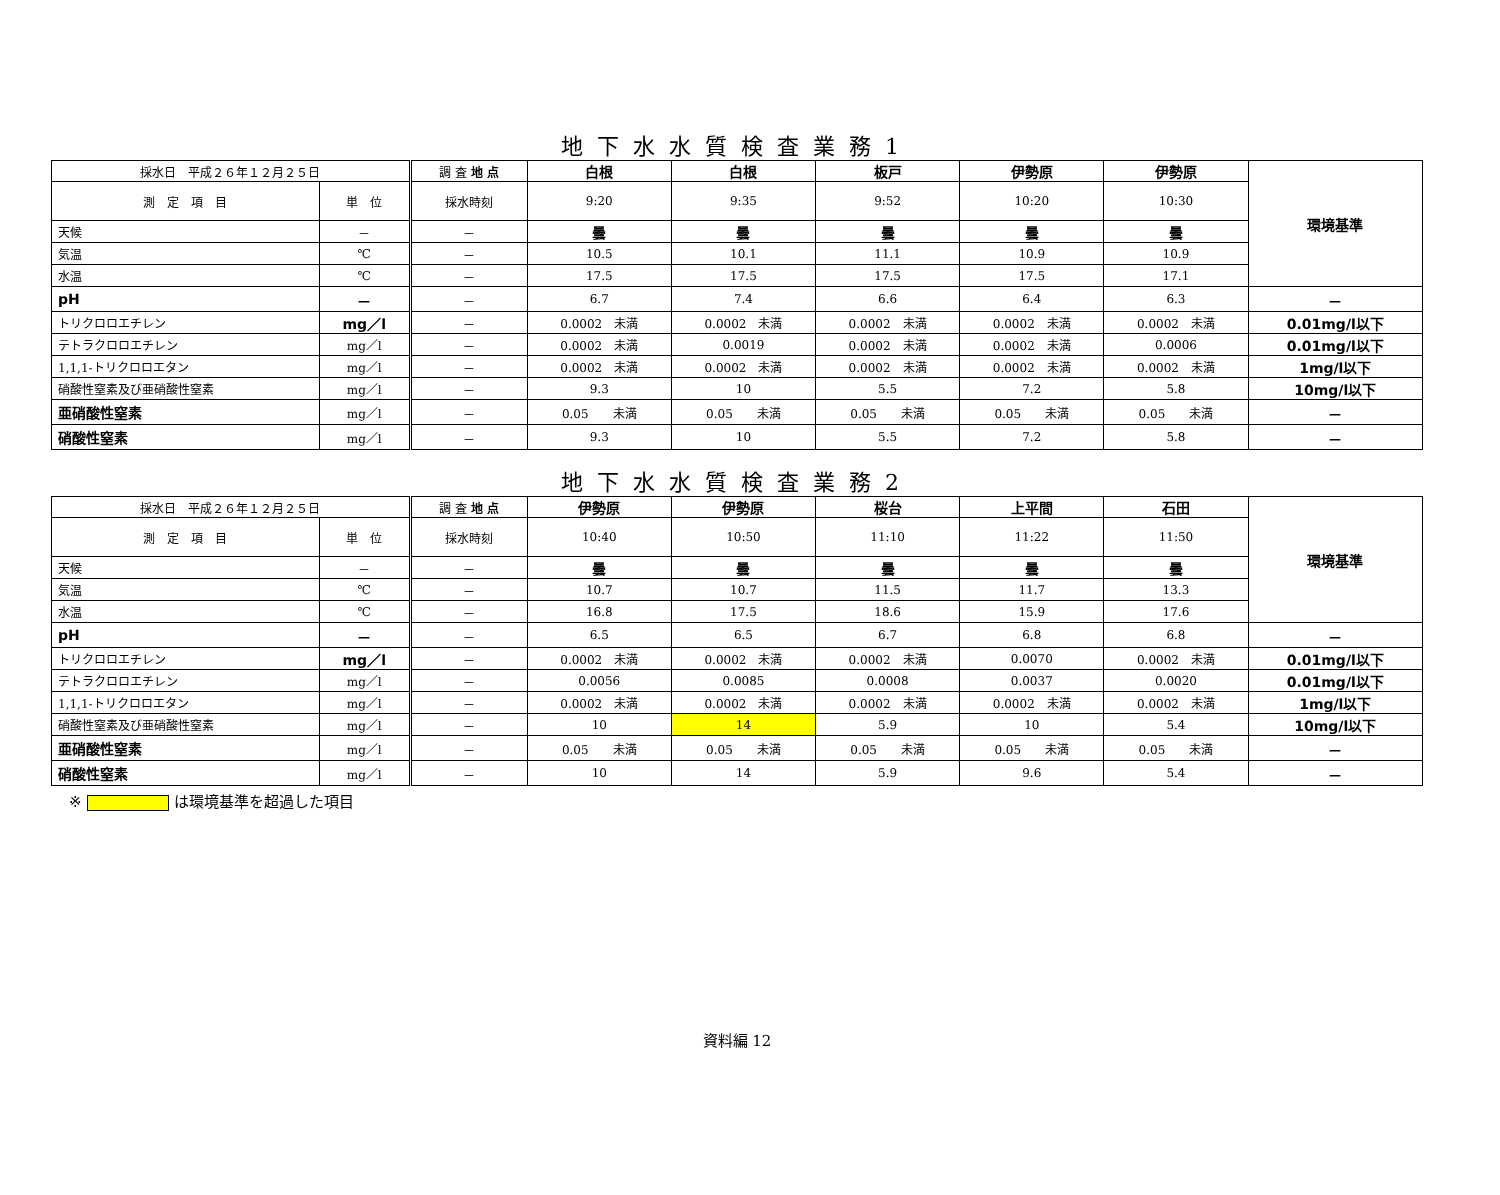地下水水質検査業務1
| 採水日 平成２６年１２月２５日 | | 調 査 地 点 | 白根 | 白根 | 板戸 | 伊勢原 | 伊勢原 | 環境基準 |
| 測 定 項 目 | 単 位 | 採水時刻 | 9:20 | 9:35 | 9:52 | 10:20 | 10:30 | |
| 天候 | － | － | 曇 | 曇 | 曇 | 曇 | 曇 | |
| 気温 | ℃ | － | 10.5 | 10.1 | 11.1 | 10.9 | 10.9 | |
| 水温 | ℃ | － | 17.5 | 17.5 | 17.5 | 17.5 | 17.1 | |
| pH | － | － | 6.7 | 7.4 | 6.6 | 6.4 | 6.3 | － |
| トリクロロエチレン | mg／l | － | 0.0002 未満 | 0.0002 未満 | 0.0002 未満 | 0.0002 未満 | 0.0002 未満 | 0.01mg/l以下 |
| テトラクロロエチレン | mg／l | － | 0.0002 未満 | 0.0019 | 0.0002 未満 | 0.0002 未満 | 0.0006 | 0.01mg/l以下 |
| 1,1,1-トリクロロエタン | mg／l | － | 0.0002 未満 | 0.0002 未満 | 0.0002 未満 | 0.0002 未満 | 0.0002 未満 | 1mg/l以下 |
| 硝酸性窒素及び亜硝酸性窒素 | mg／l | － | 9.3 | 10 | 5.5 | 7.2 | 5.8 | 10mg/l以下 |
| 亜硝酸性窒素 | mg／l | － | 0.05 未満 | 0.05 未満 | 0.05 未満 | 0.05 未満 | 0.05 未満 | － |
| 硝酸性窒素 | mg／l | － | 9.3 | 10 | 5.5 | 7.2 | 5.8 | － |
地下水水質検査業務2
| 採水日 平成２６年１２月２５日 | | 調 査 地 点 | 伊勢原 | 伊勢原 | 桜台 | 上平間 | 石田 | 環境基準 |
| 測 定 項 目 | 単 位 | 採水時刻 | 10:40 | 10:50 | 11:10 | 11:22 | 11:50 | |
| 天候 | － | － | 曇 | 曇 | 曇 | 曇 | 曇 | |
| 気温 | ℃ | － | 10.7 | 10.7 | 11.5 | 11.7 | 13.3 | |
| 水温 | ℃ | － | 16.8 | 17.5 | 18.6 | 15.9 | 17.6 | |
| pH | － | － | 6.5 | 6.5 | 6.7 | 6.8 | 6.8 | － |
| トリクロロエチレン | mg／l | － | 0.0002 未満 | 0.0002 未満 | 0.0002 未満 | 0.0070 | 0.0002 未満 | 0.01mg/l以下 |
| テトラクロロエチレン | mg／l | － | 0.0056 | 0.0085 | 0.0008 | 0.0037 | 0.0020 | 0.01mg/l以下 |
| 1,1,1-トリクロロエタン | mg／l | － | 0.0002 未満 | 0.0002 未満 | 0.0002 未満 | 0.0002 未満 | 0.0002 未満 | 1mg/l以下 |
| 硝酸性窒素及び亜硝酸性窒素 | mg／l | － | 10 | 14 | 5.9 | 10 | 5.4 | 10mg/l以下 |
| 亜硝酸性窒素 | mg／l | － | 0.05 未満 | 0.05 未満 | 0.05 未満 | 0.05 未満 | 0.05 未満 | － |
| 硝酸性窒素 | mg／l | － | 10 | 14 | 5.9 | 9.6 | 5.4 | － |
※ は環境基準を超過した項目
資料編 12